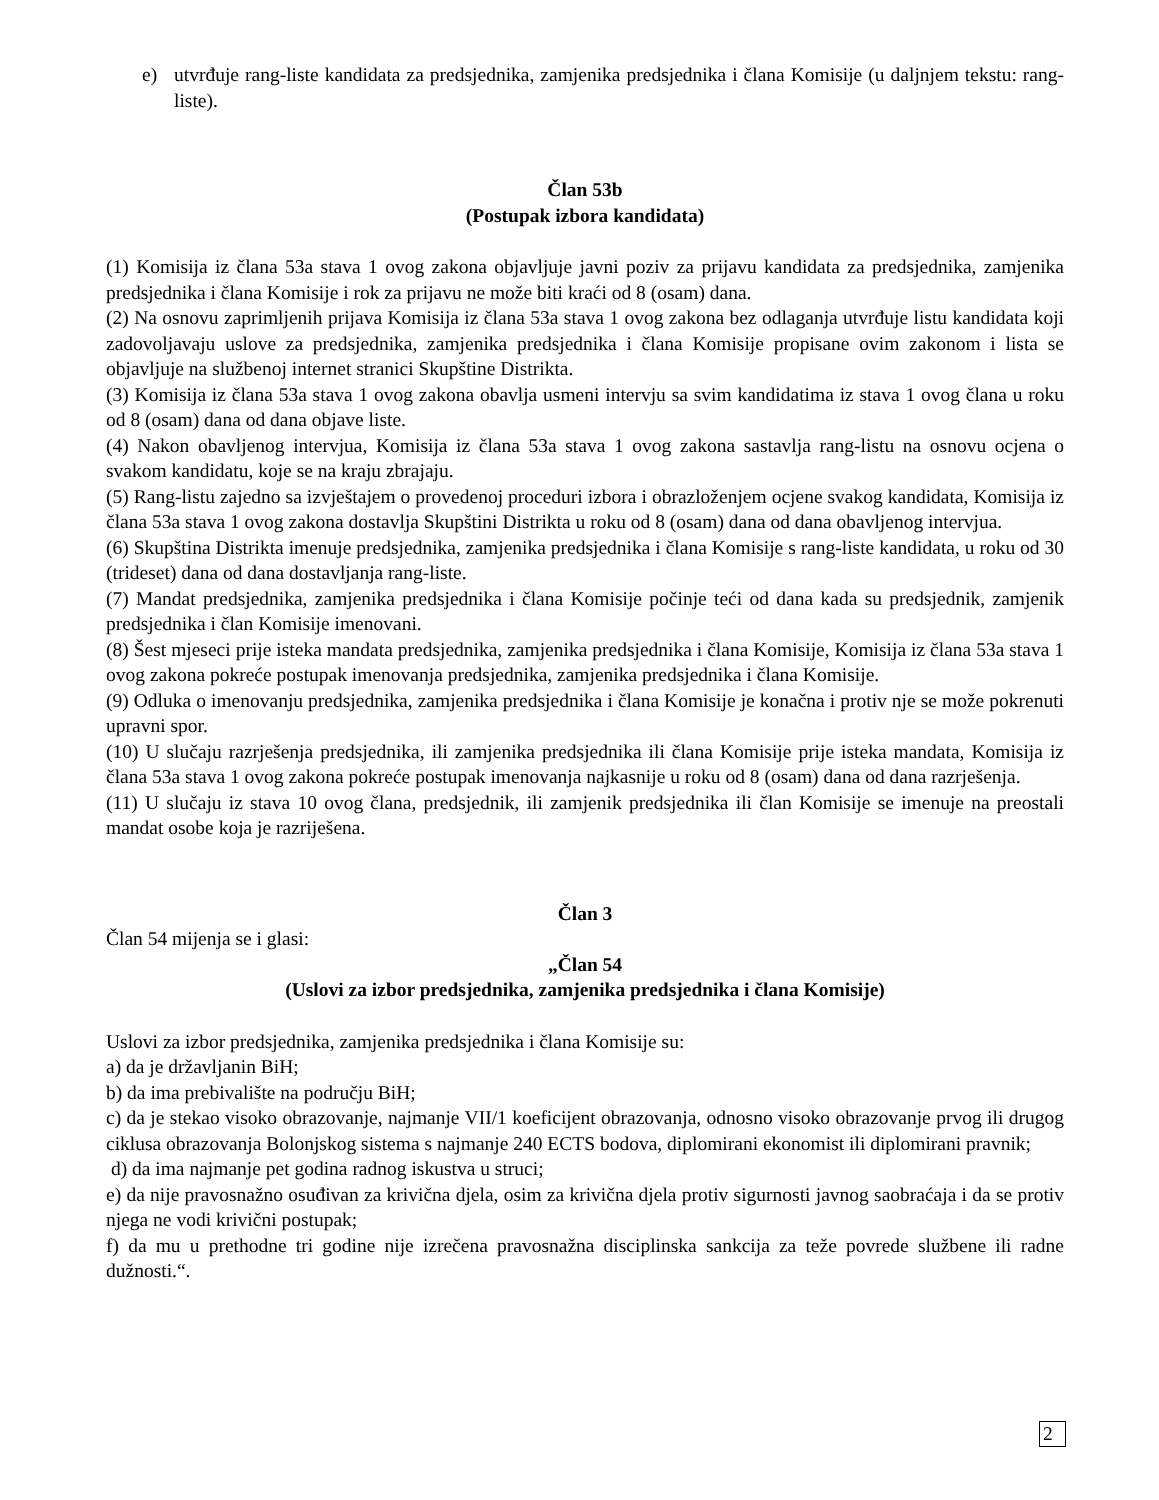e) utvrđuje rang-liste kandidata za predsjednika, zamjenika predsjednika i člana Komisije (u daljnjem tekstu: rang-liste).
Član 53b
(Postupak izbora kandidata)
(1) Komisija iz člana 53a stava 1 ovog zakona objavljuje javni poziv za prijavu kandidata za predsjednika, zamjenika predsjednika i člana Komisije i rok za prijavu ne može biti kraći od 8 (osam) dana.
(2) Na osnovu zaprimljenih prijava Komisija iz člana 53a stava 1 ovog zakona bez odlaganja utvrđuje listu kandidata koji zadovoljavaju uslove za predsjednika, zamjenika predsjednika i člana Komisije propisane ovim zakonom i lista se objavljuje na službenoj internet stranici Skupštine Distrikta.
(3) Komisija iz člana 53a stava 1 ovog zakona obavlja usmeni intervju sa svim kandidatima iz stava 1 ovog člana u roku od 8 (osam) dana od dana objave liste.
(4) Nakon obavljenog intervjua, Komisija iz člana 53a stava 1 ovog zakona sastavlja rang-listu na osnovu ocjena o svakom kandidatu, koje se na kraju zbrajaju.
(5) Rang-listu zajedno sa izvještajem o provedenoj proceduri izbora i obrazloženjem ocjene svakog kandidata, Komisija iz člana 53a stava 1 ovog zakona dostavlja Skupštini Distrikta u roku od 8 (osam) dana od dana obavljenog intervjua.
(6) Skupština Distrikta imenuje predsjednika, zamjenika predsjednika i člana Komisije s rang-liste kandidata, u roku od 30 (trideset) dana od dana dostavljanja rang-liste.
(7) Mandat predsjednika, zamjenika predsjednika i člana Komisije počinje teći od dana kada su predsjednik, zamjenik predsjednika i član Komisije imenovani.
(8) Šest mjeseci prije isteka mandata predsjednika, zamjenika predsjednika i člana Komisije, Komisija iz člana 53a stava 1 ovog zakona pokreće postupak imenovanja predsjednika, zamjenika predsjednika i člana Komisije.
(9) Odluka o imenovanju predsjednika, zamjenika predsjednika i člana Komisije je konačna i protiv nje se može pokrenuti upravni spor.
(10) U slučaju razrješenja predsjednika, ili zamjenika predsjednika ili člana Komisije prije isteka mandata, Komisija iz člana 53a stava 1 ovog zakona pokreće postupak imenovanja najkasnije u roku od 8 (osam) dana od dana razrješenja.
(11) U slučaju iz stava 10 ovog člana, predsjednik, ili zamjenik predsjednika ili član Komisije se imenuje na preostali mandat osobe koja je razriješena.
Član 3
Član 54 mijenja se i glasi:
„Član 54
(Uslovi za izbor predsjednika, zamjenika predsjednika i člana Komisije)
Uslovi za izbor predsjednika, zamjenika predsjednika i člana Komisije su:
a) da je državljanin BiH;
b) da ima prebivalište na području BiH;
c) da je stekao visoko obrazovanje, najmanje VII/1 koeficijent obrazovanja, odnosno visoko obrazovanje prvog ili drugog ciklusa obrazovanja Bolonjskog sistema s najmanje 240 ECTS bodova, diplomirani ekonomist ili diplomirani pravnik;
d) da ima najmanje pet godina radnog iskustva u struci;
e) da nije pravosnažno osuđivan za krivična djela, osim za krivična djela protiv sigurnosti javnog saobraćaja i da se protiv njega ne vodi krivični postupak;
f) da mu u prethodne tri godine nije izrečena pravosnažna disciplinska sankcija za teže povrede službene ili radne dužnosti.“.
2